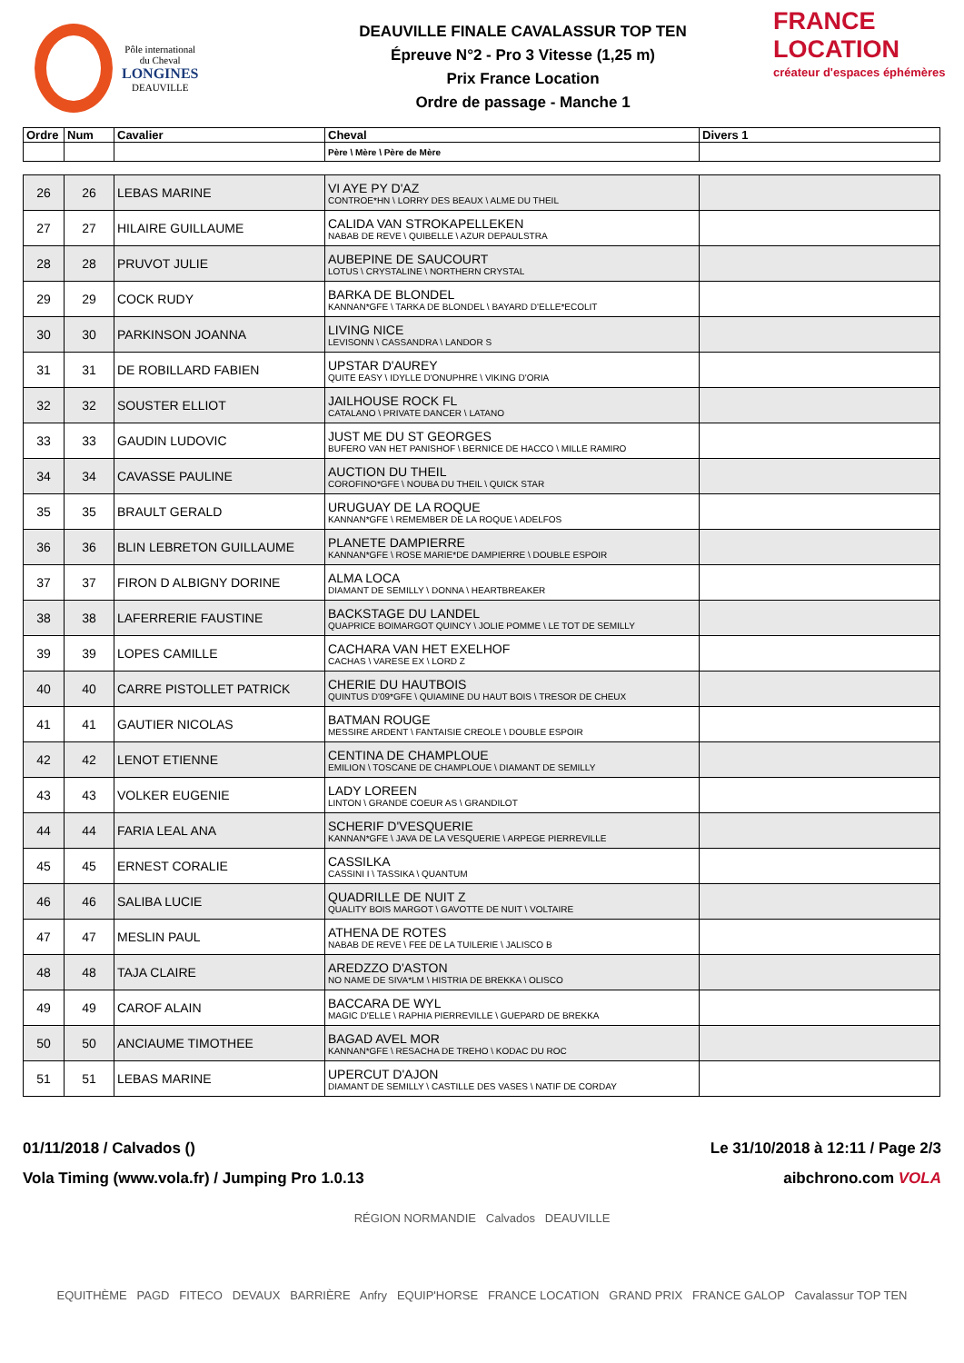Pôle international
du Cheval
LONGINES
DEAUVILLE
DEAUVILLE FINALE CAVALASSUR TOP TEN
Épreuve N°2 - Pro 3 Vitesse (1,25 m)
Prix France Location
Ordre de passage - Manche 1
FRANCE LOCATION
créateur d'espaces éphémères
| Ordre | Num | Cavalier | Cheval | Divers 1 |
| --- | --- | --- | --- | --- |
| | | | Père \ Mère \ Père de Mère | |
| 26 | 26 | LEBAS MARINE | VI AYE PY D'AZ CONTROE*HN \ LORRY DES BEAUX \ ALME DU THEIL | |
| 27 | 27 | HILAIRE GUILLAUME | CALIDA VAN STROKAPELLEKEN NABAB DE REVE \ QUIBELLE \ AZUR DEPAULSTRA | |
| 28 | 28 | PRUVOT JULIE | AUBEPINE DE SAUCOURT LOTUS \ CRYSTALINE \ NORTHERN CRYSTAL | |
| 29 | 29 | COCK RUDY | BARKA DE BLONDEL KANNAN*GFE \ TARKA DE BLONDEL \ BAYARD D'ELLE*ECOLIT | |
| 30 | 30 | PARKINSON JOANNA | LIVING NICE LEVISONN \ CASSANDRA \ LANDOR S | |
| 31 | 31 | DE ROBILLARD FABIEN | UPSTAR D'AUREY QUITE EASY \ IDYLLE D'ONUPHRE \ VIKING D'ORIA | |
| 32 | 32 | SOUSTER ELLIOT | JAILHOUSE ROCK FL CATALANO \ PRIVATE DANCER \ LATANO | |
| 33 | 33 | GAUDIN LUDOVIC | JUST ME DU ST GEORGES BUFERO VAN HET PANISHOF \ BERNICE DE HACCO \ MILLE RAMIRO | |
| 34 | 34 | CAVASSE PAULINE | AUCTION DU THEIL COROFINO*GFE \ NOUBA DU THEIL \ QUICK STAR | |
| 35 | 35 | BRAULT GERALD | URUGUAY DE LA ROQUE KANNAN*GFE \ REMEMBER DE LA ROQUE \ ADELFOS | |
| 36 | 36 | BLIN LEBRETON GUILLAUME | PLANETE DAMPIERRE KANNAN*GFE \ ROSE MARIE*DE DAMPIERRE \ DOUBLE ESPOIR | |
| 37 | 37 | FIRON D ALBIGNY DORINE | ALMA LOCA DIAMANT DE SEMILLY \ DONNA \ HEARTBREAKER | |
| 38 | 38 | LAFERRERIE FAUSTINE | BACKSTAGE DU LANDEL QUAPRICE BOIMARGOT QUINCY \ JOLIE POMME \ LE TOT DE SEMILLY | |
| 39 | 39 | LOPES CAMILLE | CACHARA VAN HET EXELHOF CACHAS \ VARESE EX \ LORD Z | |
| 40 | 40 | CARRE PISTOLLET PATRICK | CHERIE DU HAUTBOIS QUINTUS D'09*GFE \ QUIAMINE DU HAUT BOIS \ TRESOR DE CHEUX | |
| 41 | 41 | GAUTIER NICOLAS | BATMAN ROUGE MESSIRE ARDENT \ FANTAISIE CREOLE \ DOUBLE ESPOIR | |
| 42 | 42 | LENOT ETIENNE | CENTINA DE CHAMPLOUE EMILION \ TOSCANE DE CHAMPLOUE \ DIAMANT DE SEMILLY | |
| 43 | 43 | VOLKER EUGENIE | LADY LOREEN LINTON \ GRANDE COEUR AS \ GRANDILOT | |
| 44 | 44 | FARIA LEAL ANA | SCHERIF D'VESQUERIE KANNAN*GFE \ JAVA DE LA VESQUERIE \ ARPEGE PIERREVILLE | |
| 45 | 45 | ERNEST CORALIE | CASSILKA CASSINI I \ TASSIKA \ QUANTUM | |
| 46 | 46 | SALIBA LUCIE | QUADRILLE DE NUIT Z QUALITY BOIS MARGOT \ GAVOTTE DE NUIT \ VOLTAIRE | |
| 47 | 47 | MESLIN PAUL | ATHENA DE ROTES NABAB DE REVE \ FEE DE LA TUILERIE \ JALISCO B | |
| 48 | 48 | TAJA CLAIRE | AREDZZO D'ASTON NO NAME DE SIVA*LM \ HISTRIA DE BREKKA \ OLISCO | |
| 49 | 49 | CAROF ALAIN | BACCARA DE WYL MAGIC D'ELLE \ RAPHIA PIERREVILLE \ GUEPARD DE BREKKA | |
| 50 | 50 | ANCIAUME TIMOTHEE | BAGAD AVEL MOR KANNAN*GFE \ RESACHA DE TREHO \ KODAC DU ROC | |
| 51 | 51 | LEBAS MARINE | UPERCUT D'AJON DIAMANT DE SEMILLY \ CASTILLE DES VASES \ NATIF DE CORDAY | |
01/11/2018 / Calvados ()
Vola Timing (www.vola.fr) / Jumping Pro 1.0.13
Le 31/10/2018 à 12:11 / Page 2/3
aibchrono.com VOLA
RÉGION NORMANDIE Calvados DEAUVILLE
EQUITHÈME PAGD FITECO DEVAUX BARRIÈRE Anfry EQUIP'HORSE FRANCE LOCATION GRAND PRIX FRANCE GALOP Cavalassur TOP TEN